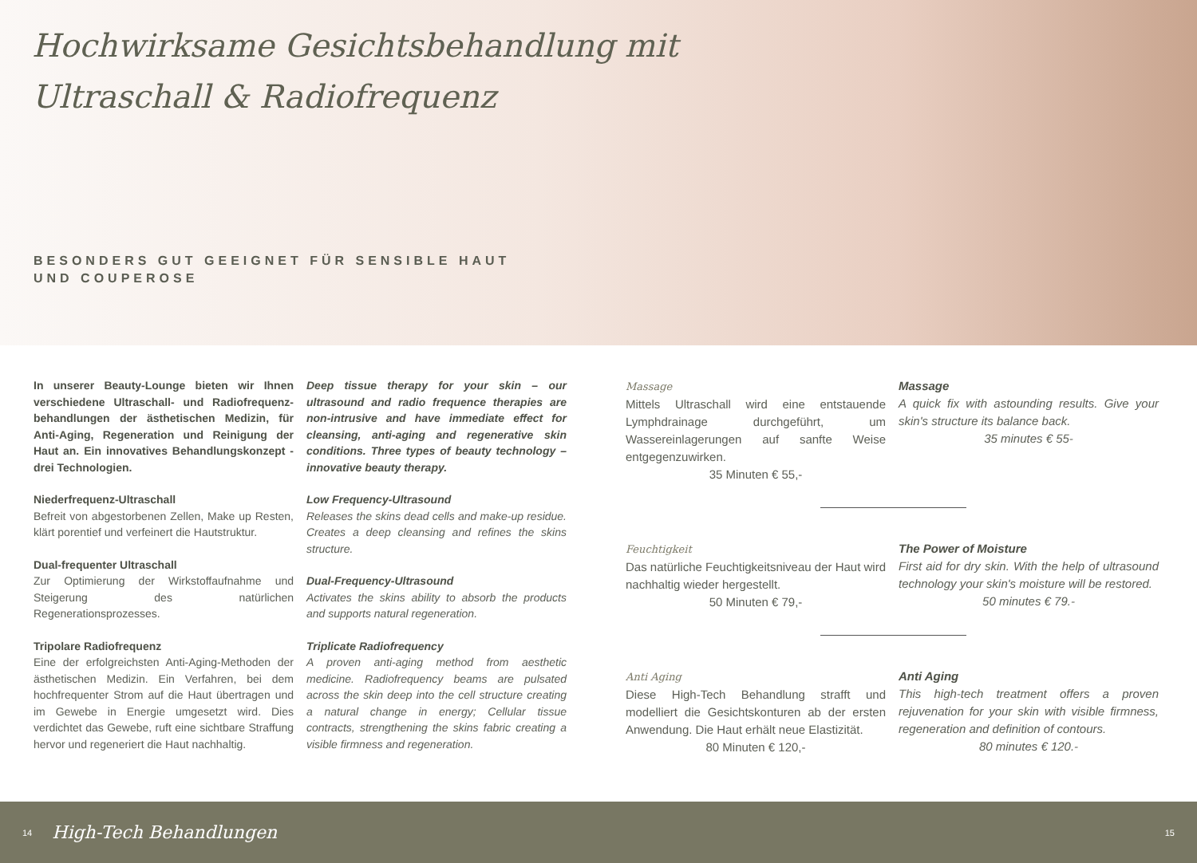Hochwirksame Gesichtsbehandlung mit
Ultraschall & Radiofrequenz
BESONDERS GUT GEEIGNET FÜR SENSIBLE HAUT
UND COUPEROSE
In unserer Beauty-Lounge bieten wir Ihnen verschiedene Ultraschall- und Radiofrequenz-behandlungen der ästhetischen Medizin, für Anti-Aging, Regeneration und Reinigung der Haut an. Ein innovatives Behandlungskonzept - drei Technologien.
Niederfrequenz-Ultraschall
Befreit von abgestorbenen Zellen, Make up Resten, klärt porentief und verfeinert die Hautstruktur.
Dual-frequenter Ultraschall
Zur Optimierung der Wirkstoffaufnahme und Steigerung des natürlichen Regenerationsprozesses.
Tripolare Radiofrequenz
Eine der erfolgreichsten Anti-Aging-Methoden der ästhetischen Medizin. Ein Verfahren, bei dem hochfrequenter Strom auf die Haut übertragen und im Gewebe in Energie umgesetzt wird. Dies verdichtet das Gewebe, ruft eine sichtbare Straffung hervor und regeneriert die Haut nachhaltig.
Deep tissue therapy for your skin – our ultrasound and radio frequence therapies are non-intrusive and have immediate effect for cleansing, anti-aging and regenerative skin conditions. Three types of beauty technology – innovative beauty therapy.
Low Frequency-Ultrasound
Releases the skins dead cells and make-up residue. Creates a deep cleansing and refines the skins structure.
Dual-Frequency-Ultrasound
Activates the skins ability to absorb the products and supports natural regeneration.
Triplicate Radiofrequency
A proven anti-aging method from aesthetic medicine. Radiofrequency beams are pulsated across the skin deep into the cell structure creating a natural change in energy; Cellular tissue contracts, strengthening the skins fabric creating a visible firmness and regeneration.
Massage
Mittels Ultraschall wird eine entstauende Lymphdrainage durchgeführt, um Wassereinlagerungen auf sanfte Weise entgegenzuwirken.
35 Minuten € 55,-
Massage
A quick fix with astounding results. Give your skin's structure its balance back.
35 minutes € 55-
Feuchtigkeit
Das natürliche Feuchtigkeitsniveau der Haut wird nachhaltig wieder hergestellt.
50 Minuten € 79,-
The Power of Moisture
First aid for dry skin. With the help of ultrasound technology your skin's moisture will be restored.
50 minutes € 79.-
Anti Aging
Diese High-Tech Behandlung strafft und modelliert die Gesichtskonturen ab der ersten Anwendung. Die Haut erhält neue Elastizität.
80 Minuten € 120,-
Anti Aging
This high-tech treatment offers a proven rejuvenation for your skin with visible firmness, regeneration and definition of contours.
80 minutes € 120.-
14 High-Tech Behandlungen 15